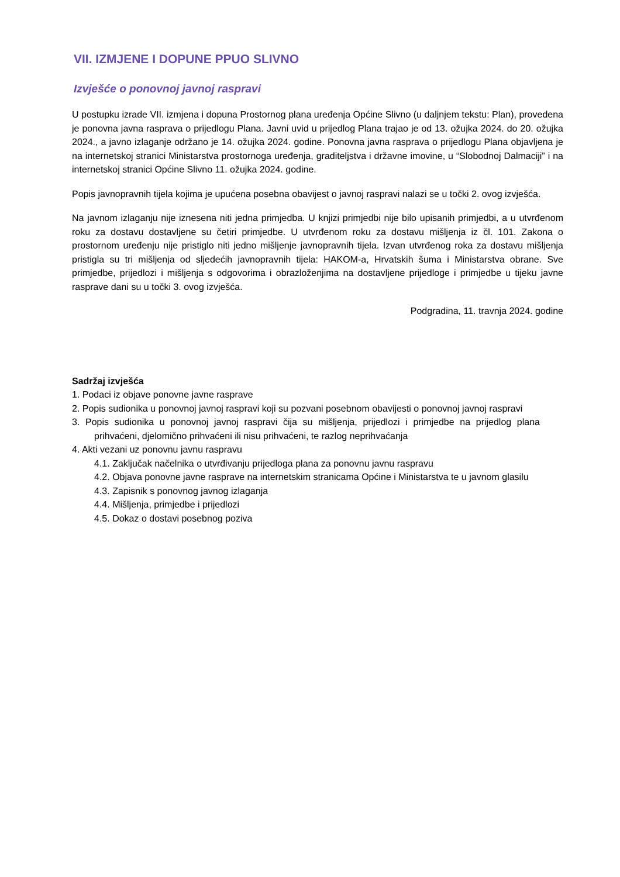VII. IZMJENE I DOPUNE PPUO SLIVNO
Izvješće o ponovnoj javnoj raspravi
U postupku izrade VII. izmjena i dopuna Prostornog plana uređenja Općine Slivno (u daljnjem tekstu: Plan), provedena je ponovna javna rasprava o prijedlogu Plana. Javni uvid u prijedlog Plana trajao je od 13. ožujka 2024. do 20. ožujka 2024., a javno izlaganje održano je 14. ožujka 2024. godine. Ponovna javna rasprava o prijedlogu Plana objavljena je na internetskoj stranici Ministarstva prostornoga uređenja, graditeljstva i državne imovine, u “Slobodnoj Dalmaciji” i na internetskoj stranici Općine Slivno 11. ožujka 2024. godine.
Popis javnopravnih tijela kojima je upućena posebna obavijest o javnoj raspravi nalazi se u točki 2. ovog izvješća.
Na javnom izlaganju nije iznesena niti jedna primjedba. U knjizi primjedbi nije bilo upisanih primjedbi, a u utvrđenom roku za dostavu dostavljene su četiri primjedbe. U utvrđenom roku za dostavu mišljenja iz čl. 101. Zakona o prostornom uređenju nije pristiglo niti jedno mišljenje javnopravnih tijela. Izvan utvrđenog roka za dostavu mišljenja pristigla su tri mišljenja od sljedećih javnopravnih tijela: HAKOM-a, Hrvatskih šuma i Ministarstva obrane. Sve primjedbe, prijedlozi i mišljenja s odgovorima i obrazloženjima na dostavljene prijedloge i primjedbe u tijeku javne rasprave dani su u točki 3. ovog izvješća.
Podgradina, 11. travnja 2024. godine
Sadržaj izvješća
1. Podaci iz objave ponovne javne rasprave
2. Popis sudionika u ponovnoj javnoj raspravi koji su pozvani posebnom obavijesti o ponovnoj javnoj raspravi
3. Popis sudionika u ponovnoj javnoj raspravi čija su mišljenja, prijedlozi i primjedbe na prijedlog plana prihvaćeni, djelomično prihvaćeni ili nisu prihvaćeni, te razlog neprihvaćanja
4. Akti vezani uz ponovnu javnu raspravu
4.1. Zaključak načelnika o utvrđivanju prijedloga plana za ponovnu javnu raspravu
4.2. Objava ponovne javne rasprave na internetskim stranicama Općine i Ministarstva te u javnom glasilu
4.3. Zapisnik s ponovnog javnog izlaganja
4.4. Mišljenja, primjedbe i prijedlozi
4.5. Dokaz o dostavi posebnog poziva